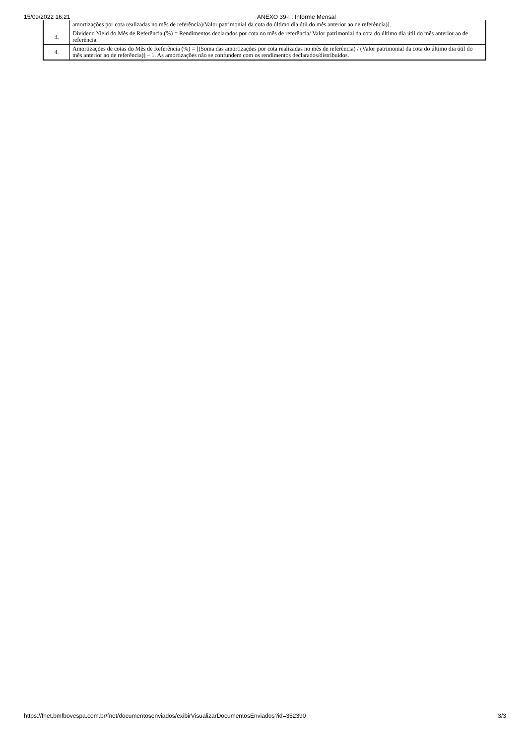15/09/2022 16:21 ANEXO 39-I : Informe Mensal
| | amortizações por cota realizadas no mês de referência)/Valor patrimonial da cota do último dia útil do mês anterior ao de referência)]. |
| 3. | Dividend Yield do Mês de Referência (%) = Rendimentos declarados por cota no mês de referência/ Valor patrimonial da cota do último dia útil do mês anterior ao de referência. |
| 4. | Amortizações de cotas do Mês de Referência (%) = [(Soma das amortizações por cota realizadas no mês de referência) / (Valor patrimonial da cota do último dia útil do mês anterior ao de referência)] – 1. As amortizações não se confundem com os rendimentos declarados/distribuídos. |
https://fnet.bmfbovespa.com.br/fnet/documentosenviados/exibirVisualizarDocumentosEnviados?id=352390 3/3